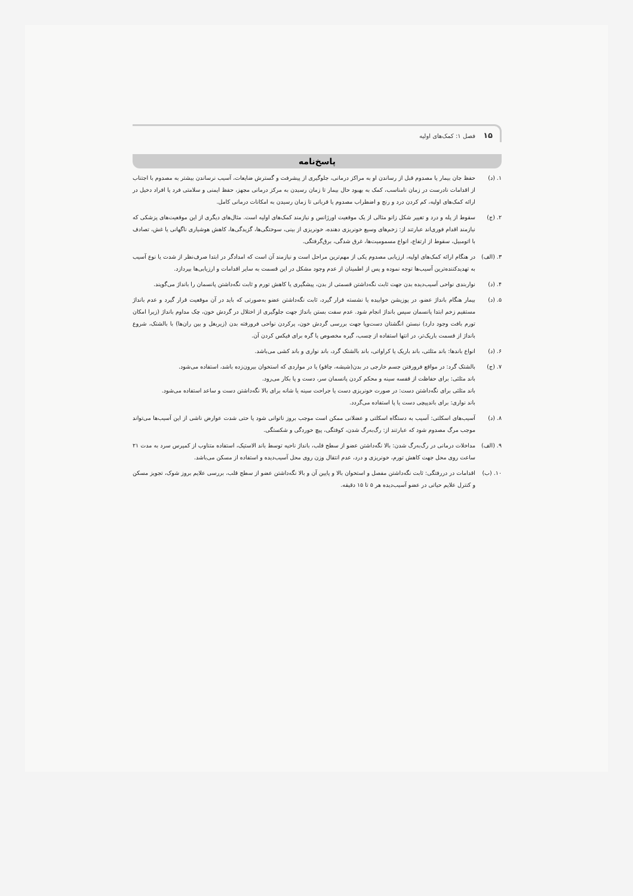۱۵ فصل ۱: کمک‌های اولیه
پاسخ‌نامه
۱. (د) حفظ جان بیمار یا مصدوم قبل از رساندن او به مراکز درمانی، جلوگیری از پیشرفت و گسترش ضایعات، آسیب نرساندن بیشتر به مصدوم با اجتناب از اقدامات نادرست در زمان نامناسب، کمک به بهبود حال بیمار تا زمان رسیدن به مرکز درمانی مجهز، حفظ ایمنی و سلامتی فرد یا افراد دخیل در ارائه کمک‌های اولیه، کم کردن درد و رنج و اضطراب مصدوم یا قربانی تا زمان رسیدن به امکانات درمانی کامل.
۲. (ج) سقوط از پله و درد و تغییر شکل زانو مثالی از یک موقعیت اورژانس و نیازمند کمک‌های اولیه است. مثال‌های دیگری از این موقعیت‌های پزشکی که نیازمند اقدام فوری‌اند عبارتند از: زخم‌های وسیع خونریزی دهنده، خونریزی از بینی، سوختگی‌ها، گزیدگی‌ها، کاهش هوشیاری ناگهانی یا غش، تصادف با اتومبیل، سقوط از ارتفاع، انواع مسمومیت‌ها، غرق شدگی، برق‌گرفتگی.
۳. (الف)
در هنگام ارائه کمک‌های اولیه، ارزیابی مصدوم یکی از مهم‌ترین مراحل است و نیازمند آن است که امدادگر در ابتدا صرف‌نظر از شدت یا نوع آسیب به تهدیدکننده‌ترین آسیب‌ها توجه نموده و پس از اطمینان از عدم وجود مشکل در این قسمت به سایر اقدامات و ارزیابی‌ها بپردازد.
۴. (د) نواربندی نواحی آسیب‌دیده بدن جهت ثابت نگه‌داشتن قسمتی از بدن، پیشگیری یا کاهش تورم و ثابت نگه‌داشتن پانسمان را بانداژ می‌گویند.
۵. (د) بیمار هنگام بانداژ عضو، در پوزیشن خوابیده یا نشسته قرار گیرد، ثابت نگه‌داشتن عضو به‌صورتی که باید در آن موقعیت قرار گیرد و عدم بانداژ مستقیم زخم ابتدا پانسمان سپس بانداژ انجام شود. عدم سفت بستن بانداژ جهت جلوگیری از اختلال در گردش خون، چک مداوم بانداژ (زیرا امکان تورم بافت وجود دارد) نبستن انگشتان دست‌وپا جهت بررسی گردش خون، پرکردن نواحی فرورفته بدن (زیربغل و بین ران‌ها) با بالشتک، شروع بانداژ از قسمت باریک‌تر، در انتها استفاده از چسب، گیره مخصوص یا گره برای فیکس کردن آن.
۶. (د) انواع باندها: باند مثلثی، باند باریک یا کراواتی، باند بالشتک گرد، باند نواری و باند کشی می‌باشد.
۷. (ج) بالشتک گرد: در مواقع فرورفتن جسم خارجی در بدن(شیشه، چاقو) یا در مواردی که استخوان بیرون‌زده باشد، استفاده می‌شود.
باند مثلثی: برای حفاظت از قفسه سینه و محکم کردن پانسمان سر، دست و پا بکار می‌رود.
باند مثلثی برای نگه‌داشتن دست: در صورت خونریزی دست یا جراحت سینه یا شانه برای بالا نگه‌داشتن دست و ساعد استفاده می‌شود.
باند نواری: برای باندپیچی دست یا پا استفاده می‌گردد.
۸. (د) آسیب‌های اسکلتی: آسیب به دستگاه اسکلتی و عضلانی ممکن است موجب بروز ناتوانی شود یا حتی شدت عوارض ناشی از این آسیب‌ها می‌تواند موجب مرگ مصدوم شود که عبارتند از: رگ‌به‌رگ شدن، کوفتگی، پیچ خوردگی و شکستگی.
۹. (الف)
مداخلات درمانی در رگ‌به‌رگ شدن: بالا نگه‌داشتن عضو از سطح قلب، بانداژ ناحیه توسط باند الاستیک، استفاده متناوب از کمپرس سرد به مدت ۲۱ ساعت روی محل جهت کاهش تورم، خونریزی و درد، عدم انتقال وزن روی محل آسیب‌دیده و استفاده از مسکن می‌باشد.
۱۰. (ب) اقدامات در دررفتگی: ثابت نگه‌داشتن مفصل و استخوان بالا و پایین آن و بالا نگه‌داشتن عضو از سطح قلب، بررسی علایم بروز شوک، تجویز مسکن و کنترل علایم حیاتی در عضو آسیب‌دیده هر ۵ تا ۱۵ دقیقه.